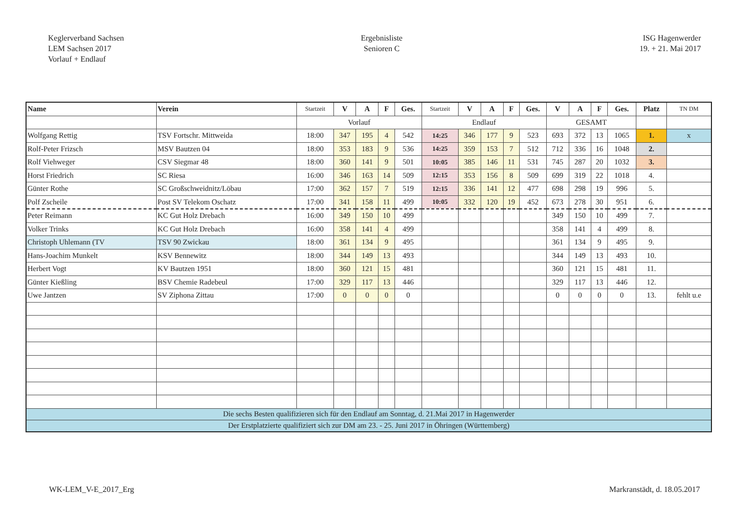Keglerverband Sachsen
LEM Sachsen 2017
Vorlauf + Endlauf
Ergebnisliste
Senioren C
ISG Hagenwerder
19. + 21. Mai 2017
| Name | Verein | Startzeit | V | A | F | Ges. | Startzeit | V | A | F | Ges. | V | A | F | Ges. | Platz | TN DM |
| --- | --- | --- | --- | --- | --- | --- | --- | --- | --- | --- | --- | --- | --- | --- | --- | --- | --- |
| | | Vorlauf | | | | | Endlauf | | | | | GESAMT | | | | | |
| Wolfgang Rettig | TSV Fortschr. Mittweida | 18:00 | 347 | 195 | 4 | 542 | 14:25 | 346 | 177 | 9 | 523 | 693 | 372 | 13 | 1065 | 1. | x |
| Rolf-Peter Frizsch | MSV Bautzen 04 | 18:00 | 353 | 183 | 9 | 536 | 14:25 | 359 | 153 | 7 | 512 | 712 | 336 | 16 | 1048 | 2. | |
| Rolf Viehweger | CSV Siegmar 48 | 18:00 | 360 | 141 | 9 | 501 | 10:05 | 385 | 146 | 11 | 531 | 745 | 287 | 20 | 1032 | 3. | |
| Horst Friedrich | SC Riesa | 16:00 | 346 | 163 | 14 | 509 | 12:15 | 353 | 156 | 8 | 509 | 699 | 319 | 22 | 1018 | 4. | |
| Günter Rothe | SC Großschweidnitz/Löbau | 17:00 | 362 | 157 | 7 | 519 | 12:15 | 336 | 141 | 12 | 477 | 698 | 298 | 19 | 996 | 5. | |
| Polf Zscheile | Post SV Telekom Oschatz | 17:00 | 341 | 158 | 11 | 499 | 10:05 | 332 | 120 | 19 | 452 | 673 | 278 | 30 | 951 | 6. | |
| Peter Reimann | KC Gut Holz Drebach | 16:00 | 349 | 150 | 10 | 499 | | | | | | 349 | 150 | 10 | 499 | 7. | |
| Volker Trinks | KC Gut Holz Drebach | 16:00 | 358 | 141 | 4 | 499 | | | | | | 358 | 141 | 4 | 499 | 8. | |
| Christoph Uhlemann (TV | TSV 90 Zwickau | 18:00 | 361 | 134 | 9 | 495 | | | | | | 361 | 134 | 9 | 495 | 9. | |
| Hans-Joachim Munkelt | KSV Bennewitz | 18:00 | 344 | 149 | 13 | 493 | | | | | | 344 | 149 | 13 | 493 | 10. | |
| Herbert Vogt | KV Bautzen 1951 | 18:00 | 360 | 121 | 15 | 481 | | | | | | 360 | 121 | 15 | 481 | 11. | |
| Günter Kießling | BSV Chemie Radebeul | 17:00 | 329 | 117 | 13 | 446 | | | | | | 329 | 117 | 13 | 446 | 12. | |
| Uwe Jantzen | SV Ziphona Zittau | 17:00 | 0 | 0 | 0 | 0 | | | | | | 0 | 0 | 0 | 0 | 13. | fehlt u.e |
| Die sechs Besten qualifizieren sich für den Endlauf am Sonntag, d. 21.Mai 2017 in Hagenwerder | | | | | | | | | | | | | | | | | |
| Der Erstplatzierte qualifiziert sich zur DM am 23. - 25. Juni 2017 in Öhringen (Württemberg) | | | | | | | | | | | | | | | | | |
WK-LEM_V-E_2017_Erg Markranstädt, d. 18.05.2017